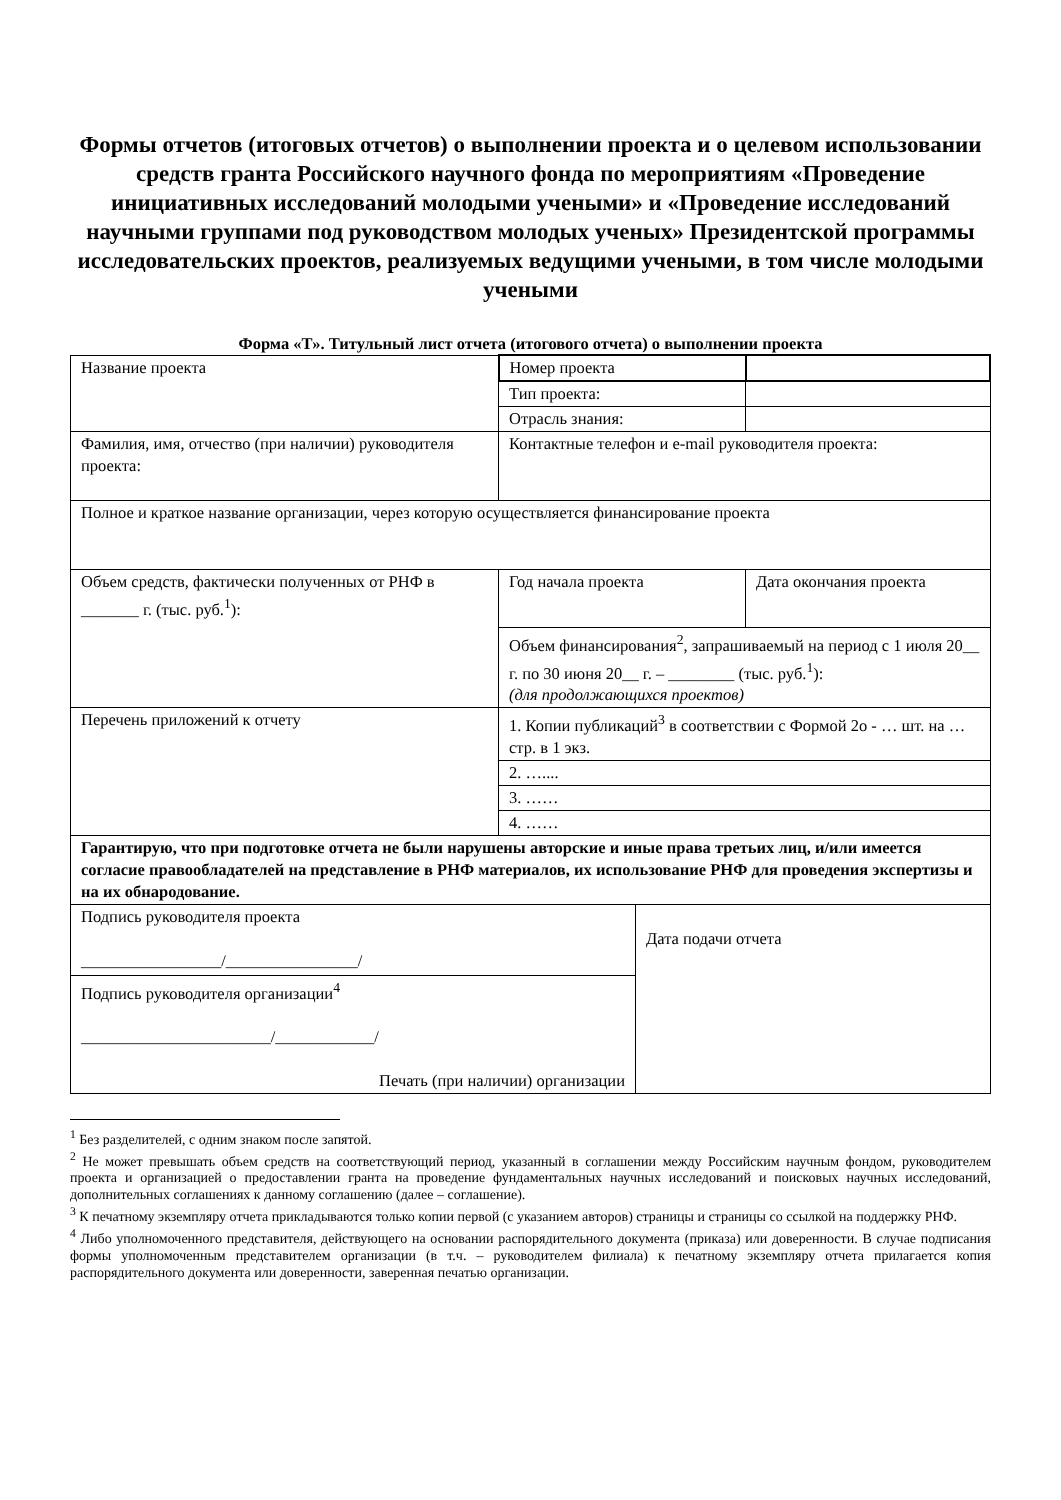Формы отчетов (итоговых отчетов) о выполнении проекта и о целевом использовании средств гранта Российского научного фонда по мероприятиям «Проведение инициативных исследований молодыми учеными» и «Проведение исследований научными группами под руководством молодых ученых» Президентской программы исследовательских проектов, реализуемых ведущими учеными, в том числе молодыми учеными
Форма «Т». Титульный лист отчета (итогового отчета) о выполнении проекта
| Название проекта | Номер проекта | | |
| | Тип проекта: | | |
| | Отрасль знания: | | |
| Фамилия, имя, отчество (при наличии) руководителя проекта: | Контактные телефон и e-mail руководителя проекта: | | |
| Полное и краткое название организации, через которую осуществляется финансирование проекта | | | |
| Объем средств, фактически полученных от РНФ в _______ г. (тыс. руб.<sup>1</sup>): | Год начала проекта | | Дата окончания проекта |
| | Объем финансирования<sup>2</sup>, запрашиваемый на период с 1 июля 20__ г. по 30 июня 20__ г. – ________ (тыс. руб.<sup>1</sup>): (для продолжающихся проектов) | | |
| Перечень приложений к отчету | 1. Копии публикаций<sup>3</sup> в соответствии с Формой 2о - … шт. на … стр. в 1 экз. | | |
| | 2. ….... | | |
| | 3. …… | | |
| | 4. …… | | |
| Гарантирую, что при подготовке отчета не были нарушены авторские и иные права третьих лиц, и/или имеется согласие правообладателей на представление в РНФ материалов, их использование РНФ для проведения экспертизы и на их обнародование. | | | |
| Подпись руководителя проекта _________________/________________/ | | Дата подачи отчета | |
| Подпись руководителя организации<sup>4</sup> _______________________/____________/ Печать (при наличии) организации | | | |
<sup>1</sup> Без разделителей, с одним знаком после запятой.
<sup>2</sup> Не может превышать объем средств на соответствующий период, указанный в соглашении между Российским научным фондом, руководителем проекта и организацией о предоставлении гранта на проведение фундаментальных научных исследований и поисковых научных исследований, дополнительных соглашениях к данному соглашению (далее – соглашение).
<sup>3</sup> К печатному экземпляру отчета прикладываются только копии первой (с указанием авторов) страницы и страницы со ссылкой на поддержку РНФ.
<sup>4</sup> Либо уполномоченного представителя, действующего на основании распорядительного документа (приказа) или доверенности. В случае подписания формы уполномоченным представителем организации (в т.ч. – руководителем филиала) к печатному экземпляру отчета прилагается копия распорядительного документа или доверенности, заверенная печатью организации.